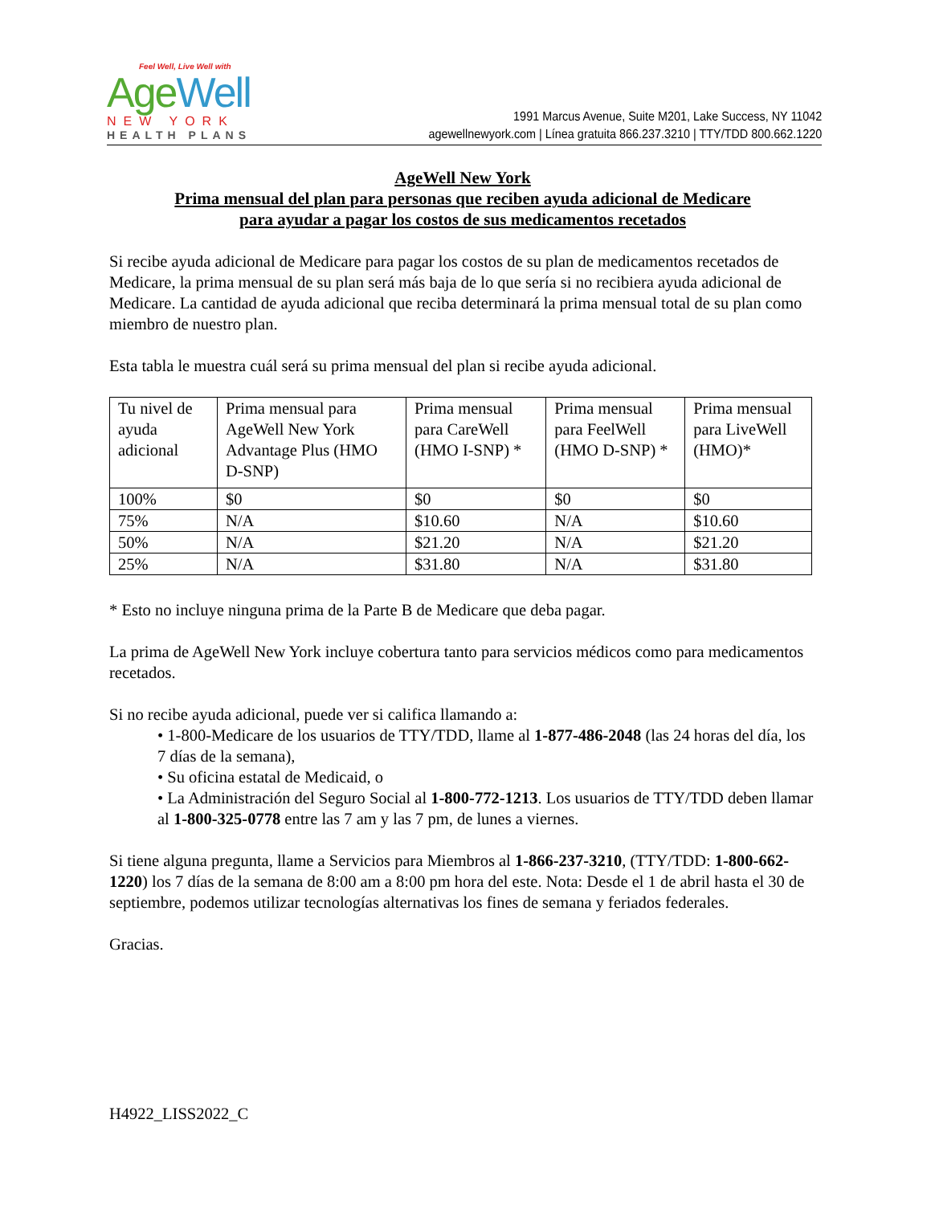Feel Well, Live Well with
Age Well
NEW YORK
HEALTH PLANS
1991 Marcus Avenue, Suite M201, Lake Success, NY 11042
agewellnewyork.com | Línea gratuita 866.237.3210 | TTY/TDD 800.662.1220
AgeWell New York
Prima mensual del plan para personas que reciben ayuda adicional de Medicare
para ayudar a pagar los costos de sus medicamentos recetados
Si recibe ayuda adicional de Medicare para pagar los costos de su plan de medicamentos recetados de Medicare, la prima mensual de su plan será más baja de lo que sería si no recibiera ayuda adicional de Medicare. La cantidad de ayuda adicional que reciba determinará la prima mensual total de su plan como miembro de nuestro plan.
Esta tabla le muestra cuál será su prima mensual del plan si recibe ayuda adicional.
| Tu nivel de ayuda adicional | Prima mensual para AgeWell New York Advantage Plus (HMO D-SNP) | Prima mensual para CareWell (HMO I-SNP) * | Prima mensual para FeelWell (HMO D-SNP) * | Prima mensual para LiveWell (HMO)* |
| 100% | $0 | $0 | $0 | $0 |
| 75% | N/A | $10.60 | N/A | $10.60 |
| 50% | N/A | $21.20 | N/A | $21.20 |
| 25% | N/A | $31.80 | N/A | $31.80 |
* Esto no incluye ninguna prima de la Parte B de Medicare que deba pagar.
La prima de AgeWell New York incluye cobertura tanto para servicios médicos como para medicamentos recetados.
Si no recibe ayuda adicional, puede ver si califica llamando a:
• 1-800-Medicare de los usuarios de TTY/TDD, llame al 1-877-486-2048 (las 24 horas del día, los 7 días de la semana),
• Su oficina estatal de Medicaid, o
• La Administración del Seguro Social al 1-800-772-1213. Los usuarios de TTY/TDD deben llamar al 1-800-325-0778 entre las 7 am y las 7 pm, de lunes a viernes.
Si tiene alguna pregunta, llame a Servicios para Miembros al 1-866-237-3210, (TTY/TDD: 1-800-662-1220) los 7 días de la semana de 8:00 am a 8:00 pm hora del este. Nota: Desde el 1 de abril hasta el 30 de septiembre, podemos utilizar tecnologías alternativas los fines de semana y feriados federales.
Gracias.
H4922_LISS2022_C